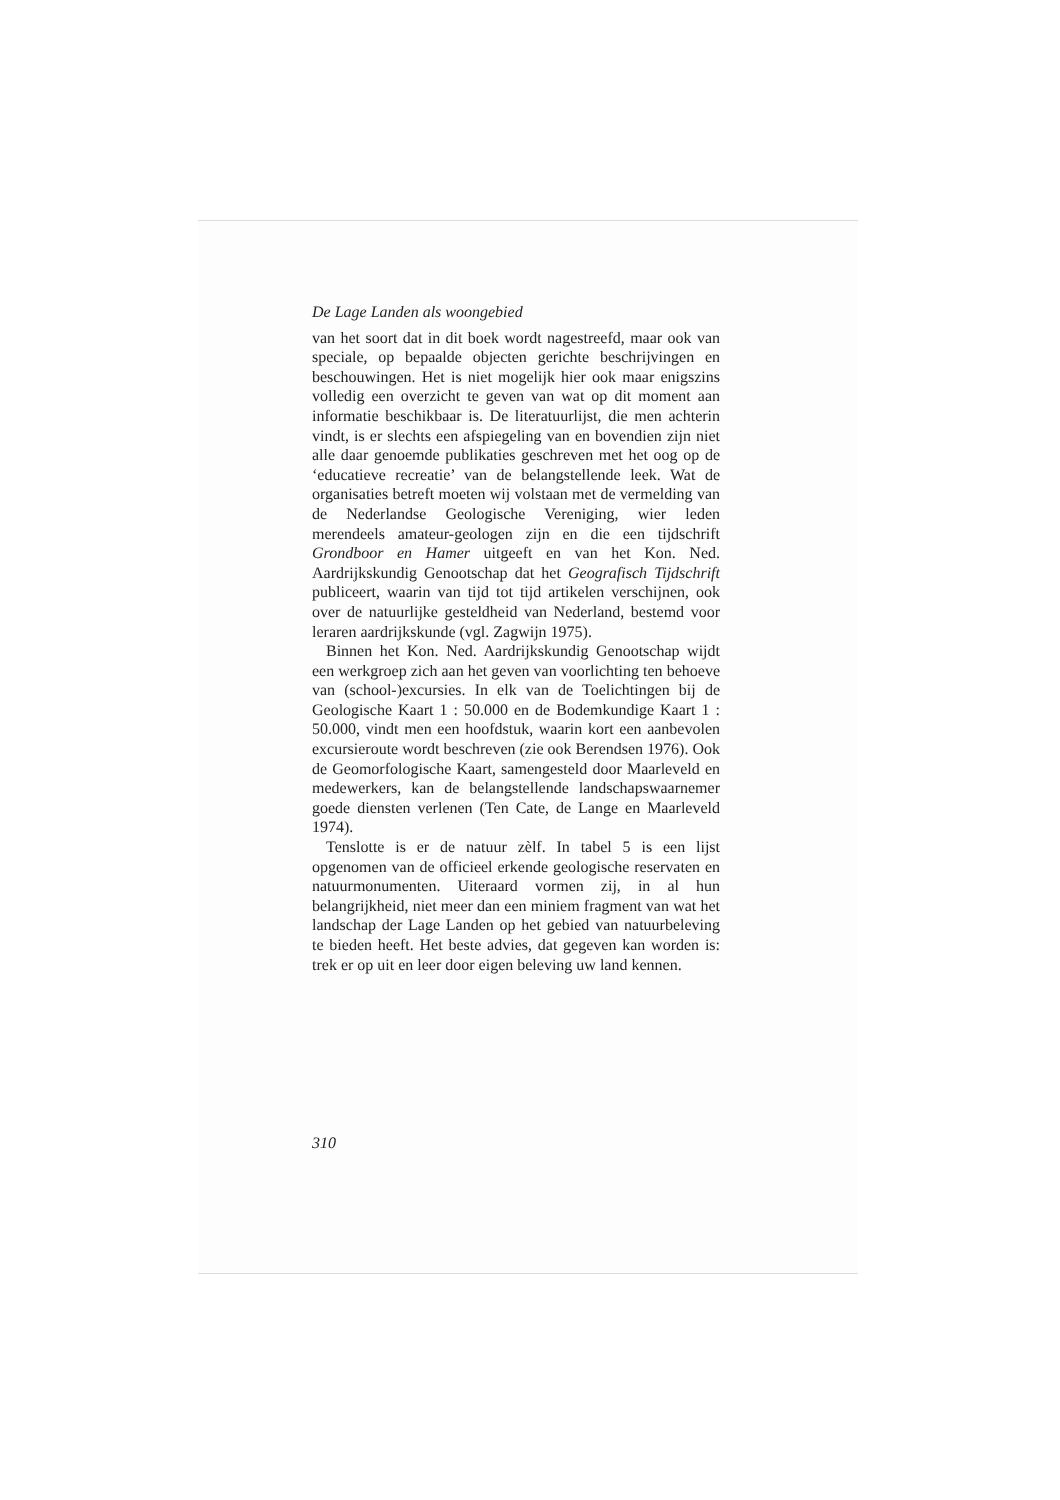De Lage Landen als woongebied
van het soort dat in dit boek wordt nagestreefd, maar ook van speciale, op bepaalde objecten gerichte beschrijvingen en beschouwingen. Het is niet mogelijk hier ook maar enigszins volledig een overzicht te geven van wat op dit moment aan informatie beschikbaar is. De literatuurlijst, die men achterin vindt, is er slechts een afspiegeling van en bovendien zijn niet alle daar genoemde publikaties geschreven met het oog op de ‘educatieve recreatie’ van de belangstellende leek. Wat de organisaties betreft moeten wij volstaan met de vermelding van de Nederlandse Geologische Vereniging, wier leden merendeels amateur-geologen zijn en die een tijdschrift Grondboor en Hamer uitgeeft en van het Kon. Ned. Aardrijkskundig Genootschap dat het Geografisch Tijdschrift publiceert, waarin van tijd tot tijd artikelen verschijnen, ook over de natuurlijke gesteldheid van Nederland, bestemd voor leraren aardrijkskunde (vgl. Zagwijn 1975).
Binnen het Kon. Ned. Aardrijkskundig Genootschap wijdt een werkgroep zich aan het geven van voorlichting ten behoeve van (school-)excursies. In elk van de Toelichtingen bij de Geologische Kaart 1 : 50.000 en de Bodemkundige Kaart 1 : 50.000, vindt men een hoofdstuk, waarin kort een aanbevolen excursieroute wordt beschreven (zie ook Berendsen 1976). Ook de Geomorfologische Kaart, samengesteld door Maarleveld en medewerkers, kan de belangstellende landschapswaarnemer goede diensten verlenen (Ten Cate, de Lange en Maarleveld 1974).
Tenslotte is er de natuur zèlf. In tabel 5 is een lijst opgenomen van de officieel erkende geologische reservaten en natuurmonumenten. Uiteraard vormen zij, in al hun belangrijkheid, niet meer dan een miniem fragment van wat het landschap der Lage Landen op het gebied van natuurbeleving te bieden heeft. Het beste advies, dat gegeven kan worden is: trek er op uit en leer door eigen beleving uw land kennen.
310